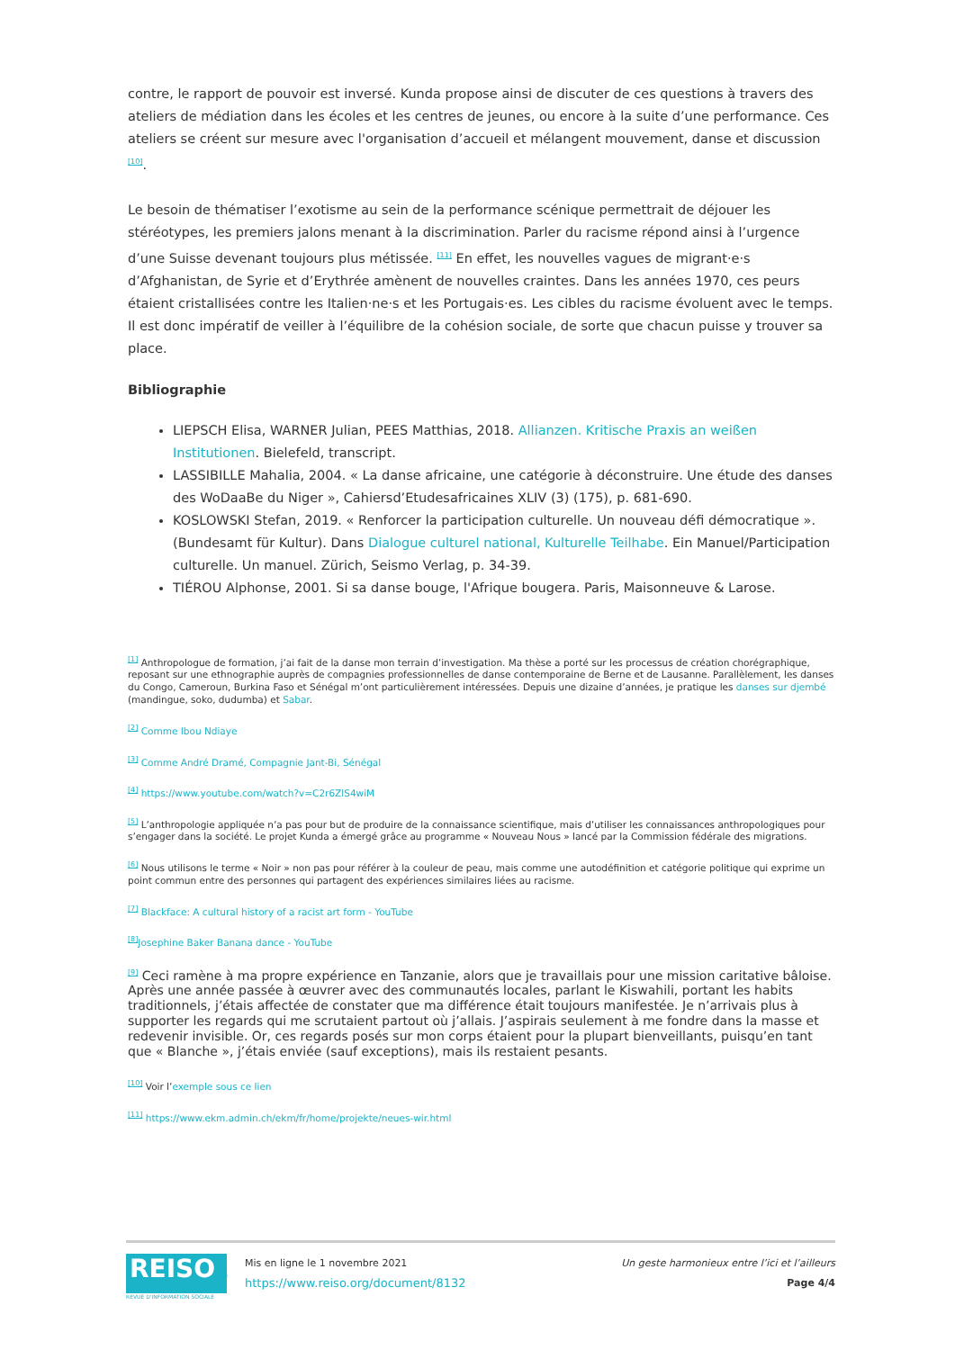contre, le rapport de pouvoir est inversé. Kunda propose ainsi de discuter de ces questions à travers des ateliers de médiation dans les écoles et les centres de jeunes, ou encore à la suite d’une performance. Ces ateliers se créent sur mesure avec l'organisation d’accueil et mélangent mouvement, danse et discussion <sup>[10]</sup>.
Le besoin de thématiser l’exotisme au sein de la performance scénique permettrait de déjouer les stéréotypes, les premiers jalons menant à la discrimination. Parler du racisme répond ainsi à l’urgence d’une Suisse devenant toujours plus métissée. <sup>[11]</sup> En effet, les nouvelles vagues de migrant·e·s d’Afghanistan, de Syrie et d’Erythrée amènent de nouvelles craintes. Dans les années 1970, ces peurs étaient cristallisées contre les Italien·ne·s et les Portugais·es. Les cibles du racisme évoluent avec le temps. Il est donc impératif de veiller à l’équilibre de la cohésion sociale, de sorte que chacun puisse y trouver sa place.
Bibliographie
LIEPSCH Elisa, WARNER Julian, PEES Matthias, 2018. Allianzen. Kritische Praxis an weißen Institutionen. Bielefeld, transcript.
LASSIBILLE Mahalia, 2004. « La danse africaine, une catégorie à déconstruire. Une étude des danses des WoDaaBe du Niger », Cahiersd’Etudesafricaines XLIV (3) (175), p. 681-690.
KOSLOWSKI Stefan, 2019. « Renforcer la participation culturelle. Un nouveau défi démocratique ». (Bundesamt für Kultur). Dans Dialogue culturel national, Kulturelle Teilhabe. Ein Manuel/Participation culturelle. Un manuel. Zürich, Seismo Verlag, p. 34-39.
TIÉROU Alphonse, 2001. Si sa danse bouge, l'Afrique bougera. Paris, Maisonneuve & Larose.
<sup>[1]</sup> Anthropologue de formation, j’ai fait de la danse mon terrain d’investigation. Ma thèse a porté sur les processus de création chorégraphique, reposant sur une ethnographie auprès de compagnies professionnelles de danse contemporaine de Berne et de Lausanne. Parallèlement, les danses du Congo, Cameroun, Burkina Faso et Sénégal m’ont particulièrement intéressées. Depuis une dizaine d’années, je pratique les danses sur djembé (mandingue, soko, dudumba) et Sabar.
<sup>[2]</sup> Comme Ibou Ndiaye
<sup>[3]</sup> Comme André Dramé, Compagnie Jant-Bi, Sénégal
<sup>[4]</sup> https://www.youtube.com/watch?v=C2r6ZlS4wiM
<sup>[5]</sup> L’anthropologie appliquée n’a pas pour but de produire de la connaissance scientifique, mais d’utiliser les connaissances anthropologiques pour s’engager dans la société. Le projet Kunda a émergé grâce au programme « Nouveau Nous » lancé par la Commission fédérale des migrations.
<sup>[6]</sup> Nous utilisons le terme « Noir » non pas pour référer à la couleur de peau, mais comme une autodéfinition et catégorie politique qui exprime un point commun entre des personnes qui partagent des expériences similaires liées au racisme.
<sup>[7]</sup> Blackface: A cultural history of a racist art form - YouTube
<sup>[8]</sup> Josephine Baker Banana dance - YouTube
<sup>[9]</sup> Ceci ramène à ma propre expérience en Tanzanie, alors que je travaillais pour une mission caritative bâloise. Après une année passée à œuvrer avec des communautés locales, parlant le Kiswahili, portant les habits traditionnels, j’étais affectée de constater que ma différence était toujours manifestée. Je n’arrivais plus à supporter les regards qui me scrutaient partout où j’allais. J’aspirais seulement à me fondre dans la masse et redevenir invisible. Or, ces regards posés sur mon corps étaient pour la plupart bienveillants, puisqu’en tant que « Blanche », j’étais enviée (sauf exceptions), mais ils restaient pesants.
<sup>[10]</sup> Voir l’exemple sous ce lien
<sup>[11]</sup> https://www.ekm.admin.ch/ekm/fr/home/projekte/neues-wir.html
REISO.org
REVUE D'INFORMATION SOCIALE
Mis en ligne le 1 novembre 2021
https://www.reiso.org/document/8132
Un geste harmonieux entre l’ici et l’ailleurs
Page 4/4